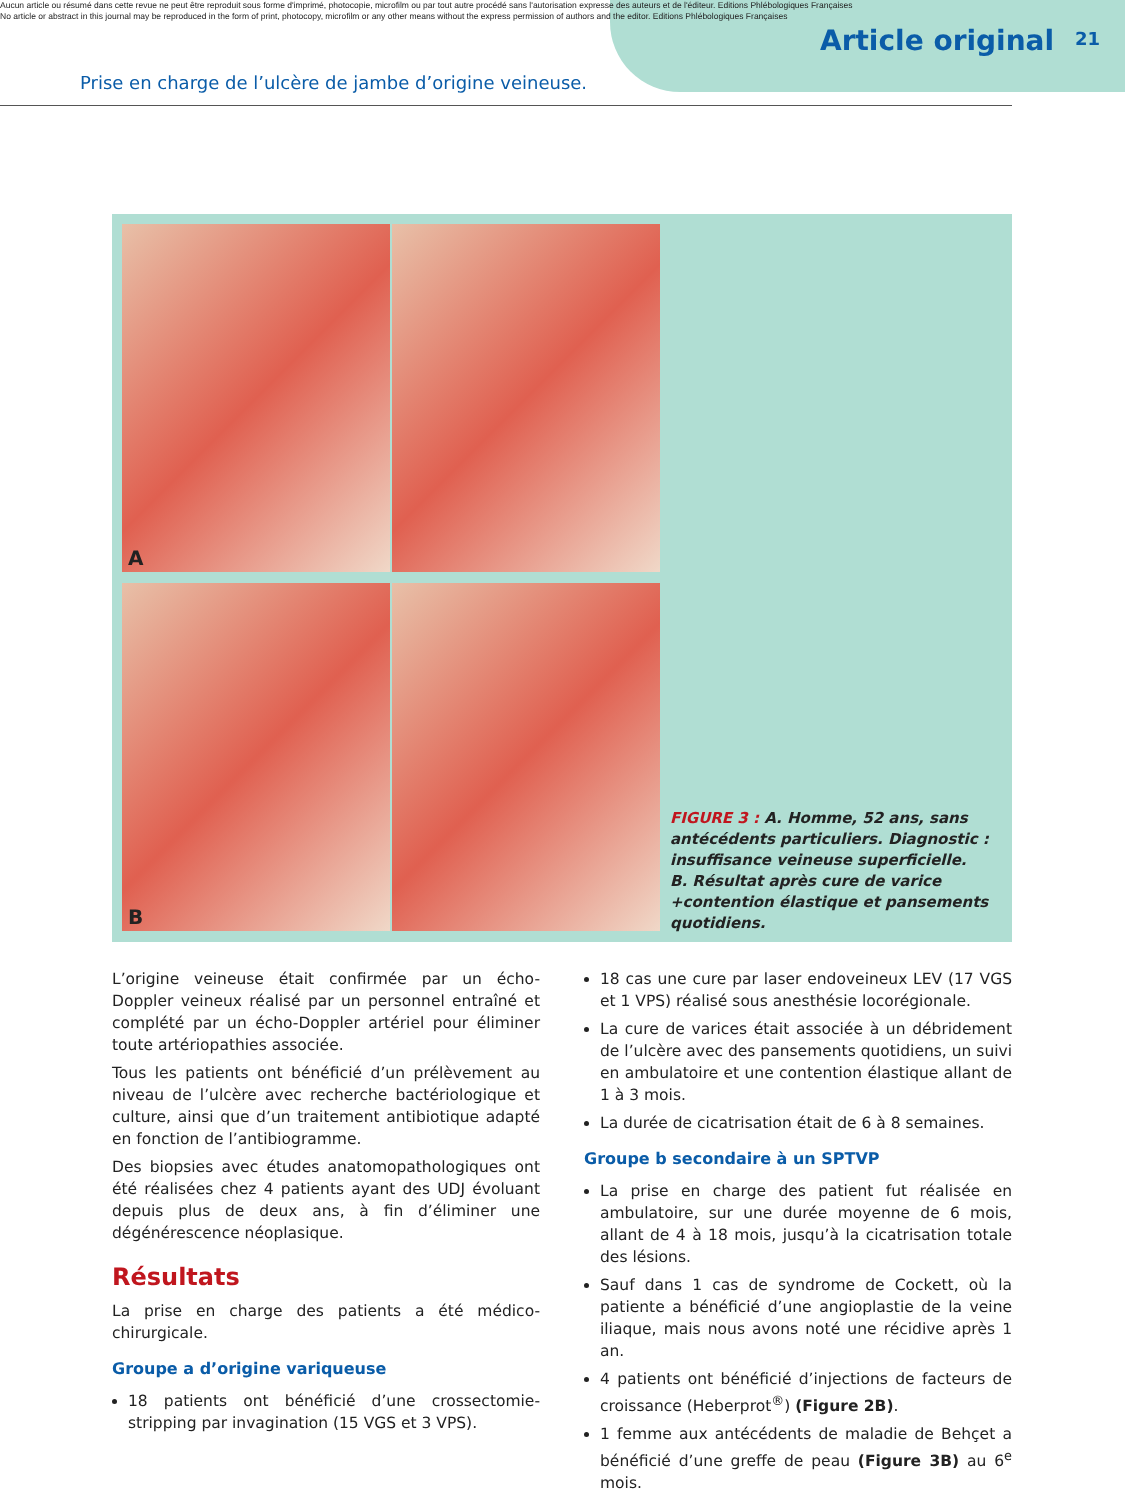Aucun article ou résumé dans cette revue ne peut être reproduit sous forme d'imprimé, photocopie, microfilm ou par tout autre procédé sans l'autorisation expresse des auteurs et de l'éditeur. Editions Phlébologiques Françaises
No article or abstract in this journal may be reproduced in the form of print, photocopy, microfilm or any other means without the express permission of authors and the editor. Editions Phlébologiques Françaises
Article original 21
Prise en charge de l’ulcère de jambe d’origine veineuse.
A
B
FIGURE 3 : A. Homme, 52 ans, sans antécédents particuliers. Diagnostic : insuffisance veineuse superficielle.
B. Résultat après cure de varice +contention élastique et pansements quotidiens.
L’origine veineuse était confirmée par un écho-Doppler veineux réalisé par un personnel entraîné et complété par un écho-Doppler artériel pour éliminer toute artériopathies associée.
Tous les patients ont bénéficié d’un prélèvement au niveau de l’ulcère avec recherche bactériologique et culture, ainsi que d’un traitement antibiotique adapté en fonction de l’antibiogramme.
Des biopsies avec études anatomopathologiques ont été réalisées chez 4 patients ayant des UDJ évoluant depuis plus de deux ans, à fin d’éliminer une dégénérescence néoplasique.
Résultats
La prise en charge des patients a été médico-chirurgicale.
Groupe a d’origine variqueuse
18 patients ont bénéficié d’une crossectomie-stripping par invagination (15 VGS et 3 VPS).
18 cas une cure par laser endoveineux LEV (17 VGS et 1 VPS) réalisé sous anesthésie locorégionale.
La cure de varices était associée à un débridement de l’ulcère avec des pansements quotidiens, un suivi en ambulatoire et une contention élastique allant de 1 à 3 mois.
La durée de cicatrisation était de 6 à 8 semaines.
Groupe b secondaire à un SPTVP
La prise en charge des patient fut réalisée en ambulatoire, sur une durée moyenne de 6 mois, allant de 4 à 18 mois, jusqu’à la cicatrisation totale des lésions.
Sauf dans 1 cas de syndrome de Cockett, où la patiente a bénéficié d’une angioplastie de la veine iliaque, mais nous avons noté une récidive après 1 an.
4 patients ont bénéficié d’injections de facteurs de croissance (Heberprot<sup>®</sup>) (Figure 2B).
1 femme aux antécédents de maladie de Behçet a bénéficié d’une greffe de peau (Figure 3B) au 6<sup>e</sup> mois.